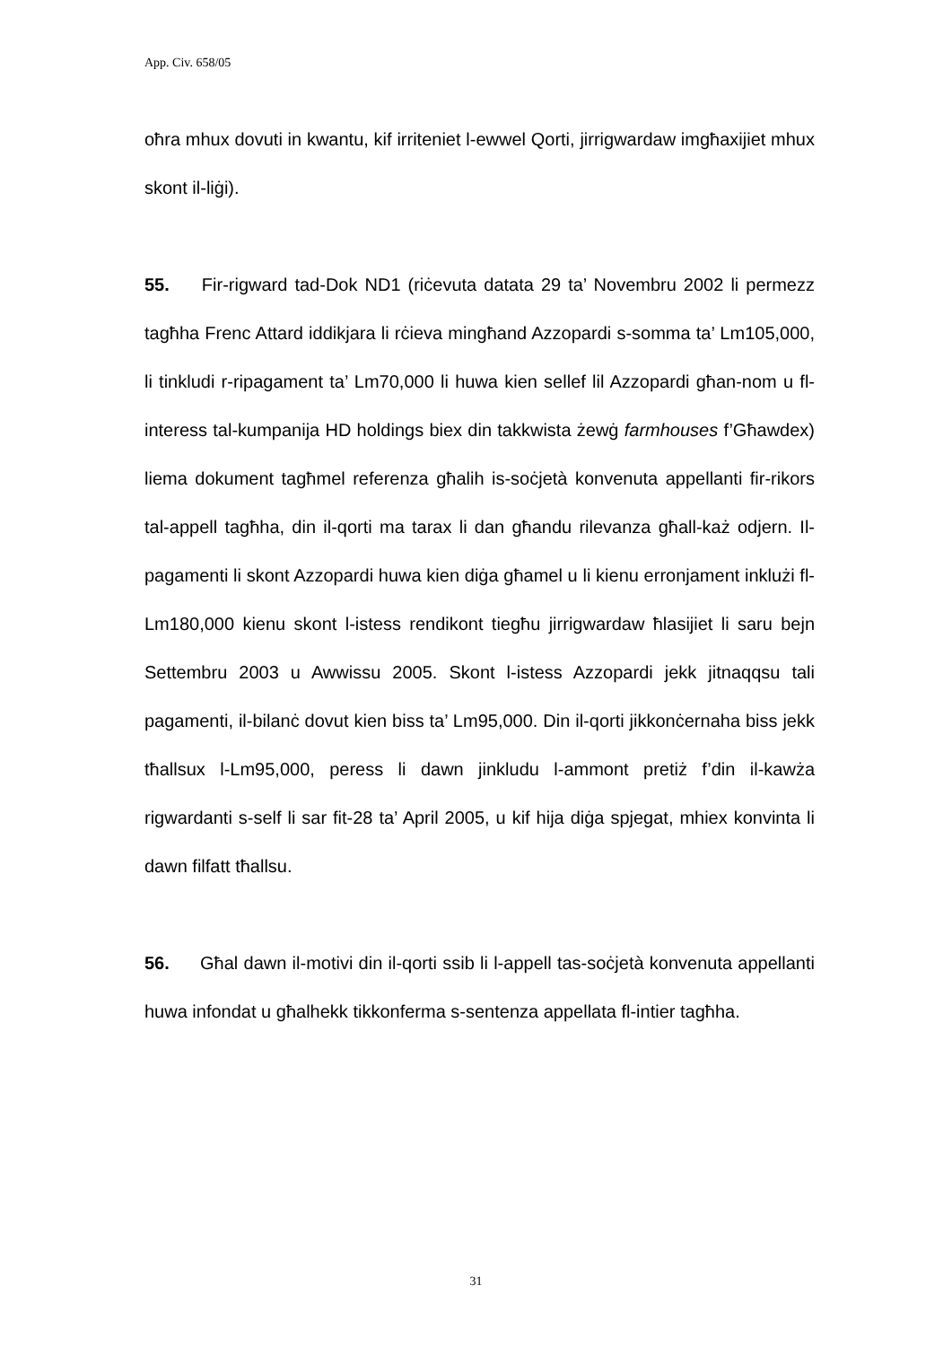App. Civ. 658/05
oħra mhux dovuti in kwantu, kif irriteniet l-ewwel Qorti, jirrigwardaw imgħaxijiet mhux skont il-liġi).
55. Fir-rigward tad-Dok ND1 (riċevuta datata 29 ta’ Novembru 2002 li permezz tagħha Frenc Attard iddikjara li rċieva mingħand Azzopardi s-somma ta’ Lm105,000, li tinkludi r-ripagament ta’ Lm70,000 li huwa kien sellef lil Azzopardi għan-nom u fl-interess tal-kumpanija HD holdings biex din takkwista żewġ farmhouses f’Għawdex) liema dokument tagħmel referenza għalih is-soċjetà konvenuta appellanti fir-rikors tal-appell tagħha, din il-qorti ma tarax li dan għandu rilevanza għall-każ odjern. Il-pagamenti li skont Azzopardi huwa kien diġa għamel u li kienu erronjament inklużi fl-Lm180,000 kienu skont l-istess rendikont tiegħu jirrigwardaw ħlasijiet li saru bejn Settembru 2003 u Awwissu 2005. Skont l-istess Azzopardi jekk jitnaqqsu tali pagamenti, il-bilanċ dovut kien biss ta’ Lm95,000. Din il-qorti jikkonċernaha biss jekk tħallsux l-Lm95,000, peress li dawn jinkludu l-ammont pretiż f’din il-kawża rigwardanti s-self li sar fit-28 ta’ April 2005, u kif hija diġa spjegat, mhiex konvinta li dawn filfatt tħallsu.
56. Għal dawn il-motivi din il-qorti ssib li l-appell tas-soċjetà konvenuta appellanti huwa infondat u għalhekk tikkonferma s-sentenza appellata fl-intier tagħha.
31